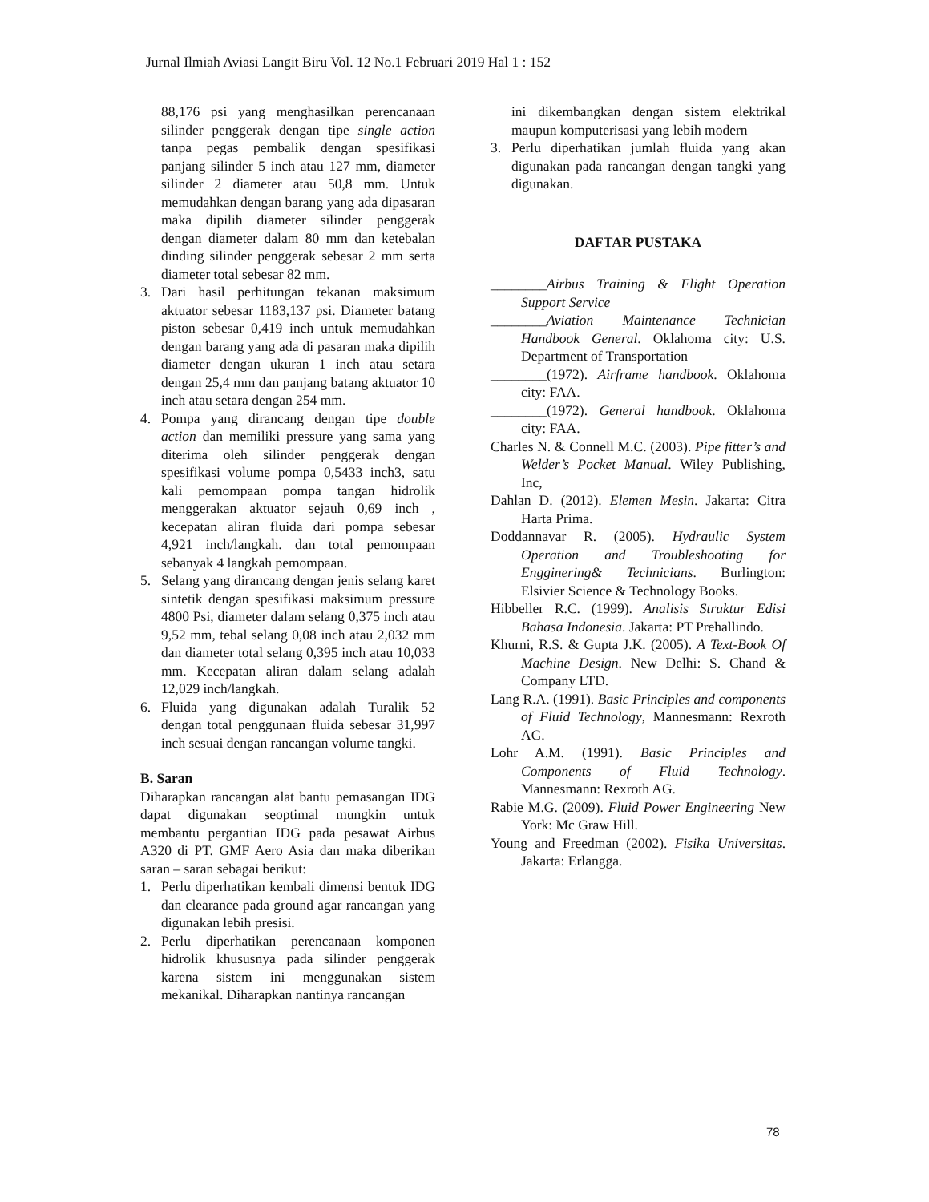Jurnal Ilmiah Aviasi Langit Biru Vol. 12 No.1 Februari 2019 Hal 1 : 152
88,176 psi yang menghasilkan perencanaan silinder penggerak dengan tipe single action tanpa pegas pembalik dengan spesifikasi panjang silinder 5 inch atau 127 mm, diameter silinder 2 diameter atau 50,8 mm. Untuk memudahkan dengan barang yang ada dipasaran maka dipilih diameter silinder penggerak dengan diameter dalam 80 mm dan ketebalan dinding silinder penggerak sebesar 2 mm serta diameter total sebesar 82 mm.
3. Dari hasil perhitungan tekanan maksimum aktuator sebesar 1183,137 psi. Diameter batang piston sebesar 0,419 inch untuk memudahkan dengan barang yang ada di pasaran maka dipilih diameter dengan ukuran 1 inch atau setara dengan 25,4 mm dan panjang batang aktuator 10 inch atau setara dengan 254 mm.
4. Pompa yang dirancang dengan tipe double action dan memiliki pressure yang sama yang diterima oleh silinder penggerak dengan spesifikasi volume pompa 0,5433 inch3, satu kali pemompaan pompa tangan hidrolik menggerakan aktuator sejauh 0,69 inch , kecepatan aliran fluida dari pompa sebesar 4,921 inch/langkah. dan total pemompaan sebanyak 4 langkah pemompaan.
5. Selang yang dirancang dengan jenis selang karet sintetik dengan spesifikasi maksimum pressure 4800 Psi, diameter dalam selang 0,375 inch atau 9,52 mm, tebal selang 0,08 inch atau 2,032 mm dan diameter total selang 0,395 inch atau 10,033 mm. Kecepatan aliran dalam selang adalah 12,029 inch/langkah.
6. Fluida yang digunakan adalah Turalik 52 dengan total penggunaan fluida sebesar 31,997 inch sesuai dengan rancangan volume tangki.
B. Saran
Diharapkan rancangan alat bantu pemasangan IDG dapat digunakan seoptimal mungkin untuk membantu pergantian IDG pada pesawat Airbus A320 di PT. GMF Aero Asia dan maka diberikan saran – saran sebagai berikut:
1. Perlu diperhatikan kembali dimensi bentuk IDG dan clearance pada ground agar rancangan yang digunakan lebih presisi.
2. Perlu diperhatikan perencanaan komponen hidrolik khususnya pada silinder penggerak karena sistem ini menggunakan sistem mekanikal. Diharapkan nantinya rancangan
ini dikembangkan dengan sistem elektrikal maupun komputerisasi yang lebih modern
3. Perlu diperhatikan jumlah fluida yang akan digunakan pada rancangan dengan tangki yang digunakan.
DAFTAR PUSTAKA
________Airbus Training & Flight Operation Support Service
________Aviation Maintenance Technician Handbook General. Oklahoma city: U.S. Department of Transportation
________(1972). Airframe handbook. Oklahoma city: FAA.
________(1972). General handbook. Oklahoma city: FAA.
Charles N. & Connell M.C. (2003). Pipe fitter’s and Welder’s Pocket Manual. Wiley Publishing, Inc,
Dahlan D. (2012). Elemen Mesin. Jakarta: Citra Harta Prima.
Doddannavar R. (2005). Hydraulic System Operation and Troubleshooting for Engginering& Technicians. Burlington: Elsivier Science & Technology Books.
Hibbeller R.C. (1999). Analisis Struktur Edisi Bahasa Indonesia. Jakarta: PT Prehallindo.
Khurni, R.S. & Gupta J.K. (2005). A Text-Book Of Machine Design. New Delhi: S. Chand & Company LTD.
Lang R.A. (1991). Basic Principles and components of Fluid Technology, Mannesmann: Rexroth AG.
Lohr A.M. (1991). Basic Principles and Components of Fluid Technology. Mannesmann: Rexroth AG.
Rabie M.G. (2009). Fluid Power Engineering New York: Mc Graw Hill.
Young and Freedman (2002). Fisika Universitas. Jakarta: Erlangga.
78